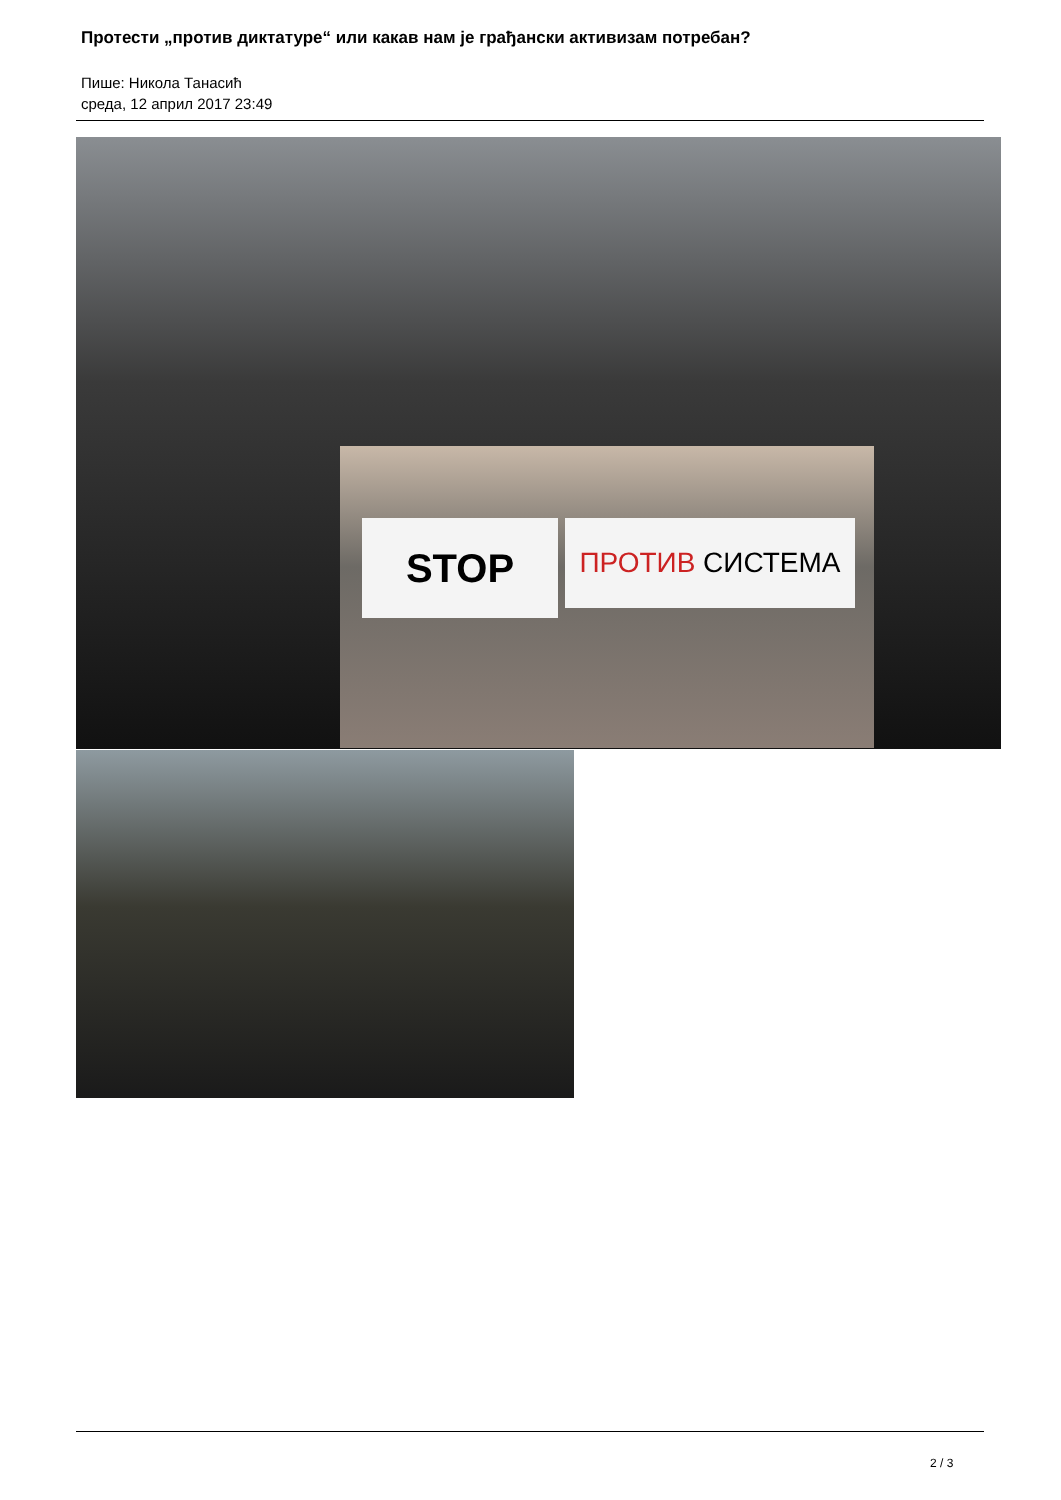Протести „против диктатуре“ или какав нам је грађански активизам потребан?
Пише: Никола Танасић
среда, 12 април 2017 23:49
STOP ПРОТИВ СИСТЕМА
2 / 3